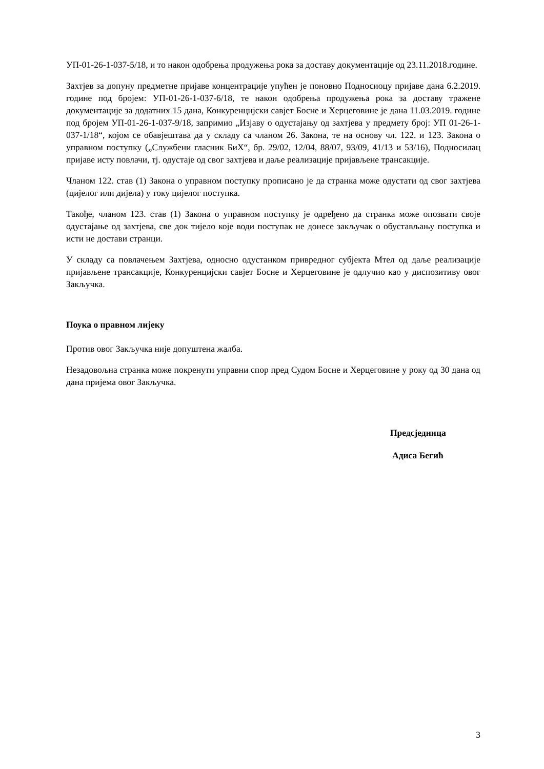УП-01-26-1-037-5/18, и то након одобрења продужења рока за доставу документације од 23.11.2018.године.
Захтјев за допуну предметне пријаве концентрације упућен је поновно Подносиоцу пријаве дана 6.2.2019. године под бројем: УП-01-26-1-037-6/18, те након одобрења продужења рока за доставу тражене документације за додатних 15 дана, Конкуренцијски савјет Босне и Херцеговине је дана 11.03.2019. године под бројем УП-01-26-1-037-9/18, запримио „Изјаву о одустајању од захтјева у предмету број: УП 01-26-1-037-1/18“, којом се обавјештава да у складу са чланом 26. Закона, те на основу чл. 122. и 123. Закона о управном поступку („Службени гласник БиХ“, бр. 29/02, 12/04, 88/07, 93/09, 41/13 и 53/16), Подносилац пријаве исту повлачи, тј. одустаје од свог захтјева и даље реализације пријављене трансакције.
Чланом 122. став (1) Закона о управном поступку прописано је да странка може одустати од свог захтјева (цијелог или дијела) у току цијелог поступка.
Такође, чланом 123. став (1) Закона о управном поступку је одређено да странка може опозвати своје одустајање од захтјева, све док тијело које води поступак не донесе закључак о обустављању поступка и исти не достави странци.
У складу са повлачењем Захтјева, односно одустанком привредног субјекта Мтел од даље реализације пријављене трансакције, Конкуренцијски савјет Босне и Херцеговине је одлучио као у диспозитиву овог Закључка.
Поука о правном лијеку
Против овог Закључка није допуштена жалба.
Незадовољна странка може покренути управни спор пред Судом Босне и Херцеговине у року од 30 дана од дана пријема овог Закључка.
Предсједница
Адиса Бегић
3